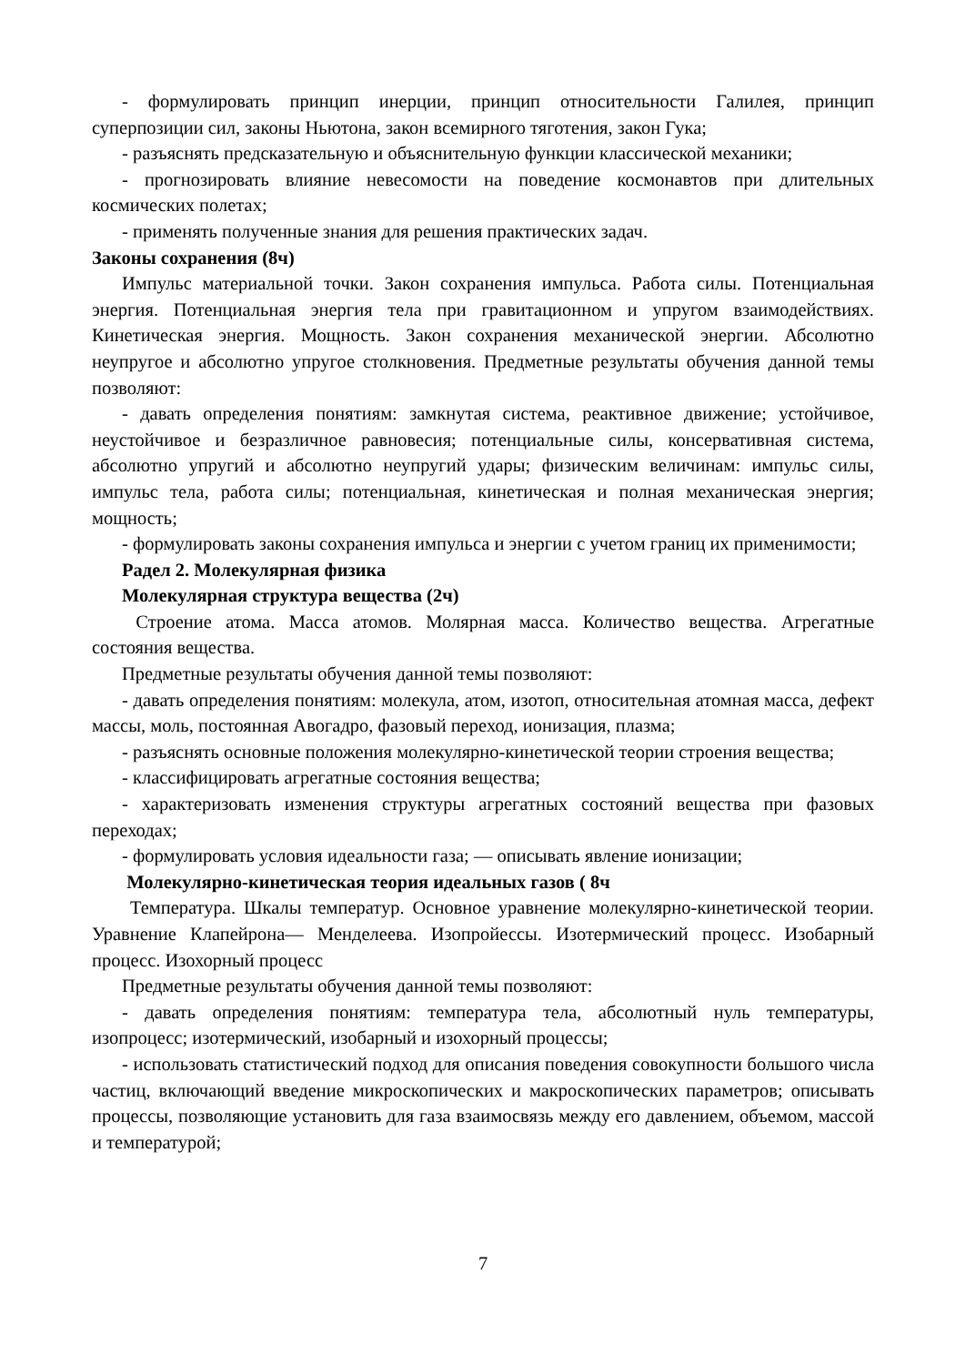- формулировать принцип инерции, принцип относительности Галилея, принцип суперпозиции сил, законы Ньютона, закон всемирного тяготения, закон Гука;
- разъяснять предсказательную и объяснительную функции классической механики;
- прогнозировать влияние невесомости на поведение космонавтов при длительных космических полетах;
- применять полученные знания для решения практических задач.
Законы сохранения (8ч)
Импульс материальной точки. Закон сохранения импульса. Работа силы. Потенциальная энергия. Потенциальная энергия тела при гравитационном и упругом взаимодействиях. Кинетическая энергия. Мощность. Закон сохранения механической энергии. Абсолютно неупругое и абсолютно упругое столкновения. Предметные результаты обучения данной темы позволяют:
- давать определения понятиям: замкнутая система, реактивное движение; устойчивое, неустойчивое и безразличное равновесия; потенциальные силы, консервативная система, абсолютно упругий и абсолютно неупругий удары; физическим величинам: импульс силы, импульс тела, работа силы; потенциальная, кинетическая и полная механическая энергия; мощность;
- формулировать законы сохранения импульса и энергии с учетом границ их применимости;
Радел 2. Молекулярная физика
Молекулярная структура вещества (2ч)
Строение атома. Масса атомов. Молярная масса. Количество вещества. Агрегатные состояния вещества.
Предметные результаты обучения данной темы позволяют:
- давать определения понятиям: молекула, атом, изотоп, относительная атомная масса, дефект массы, моль, постоянная Авогадро, фазовый переход, ионизация, плазма;
- разъяснять основные положения молекулярно-кинетической теории строения вещества;
- классифицировать агрегатные состояния вещества;
- характеризовать изменения структуры агрегатных состояний вещества при фазовых переходах;
- формулировать условия идеальности газа; — описывать явление ионизации;
Молекулярно-кинетическая теория идеальных газов ( 8ч
Температура. Шкалы температур. Основное уравнение молекулярно-кинетической теории. Уравнение Клапейрона— Менделеева. Изопройессы. Изотермический процесс. Изобарный процесс. Изохорный процесс
Предметные результаты обучения данной темы позволяют:
- давать определения понятиям: температура тела, абсолютный нуль температуры, изопроцесс; изотермический, изобарный и изохорный процессы;
- использовать статистический подход для описания поведения совокупности большого числа частиц, включающий введение микроскопических и макроскопических параметров; описывать процессы, позволяющие установить для газа взаимосвязь между его давлением, объемом, массой и температурой;
7